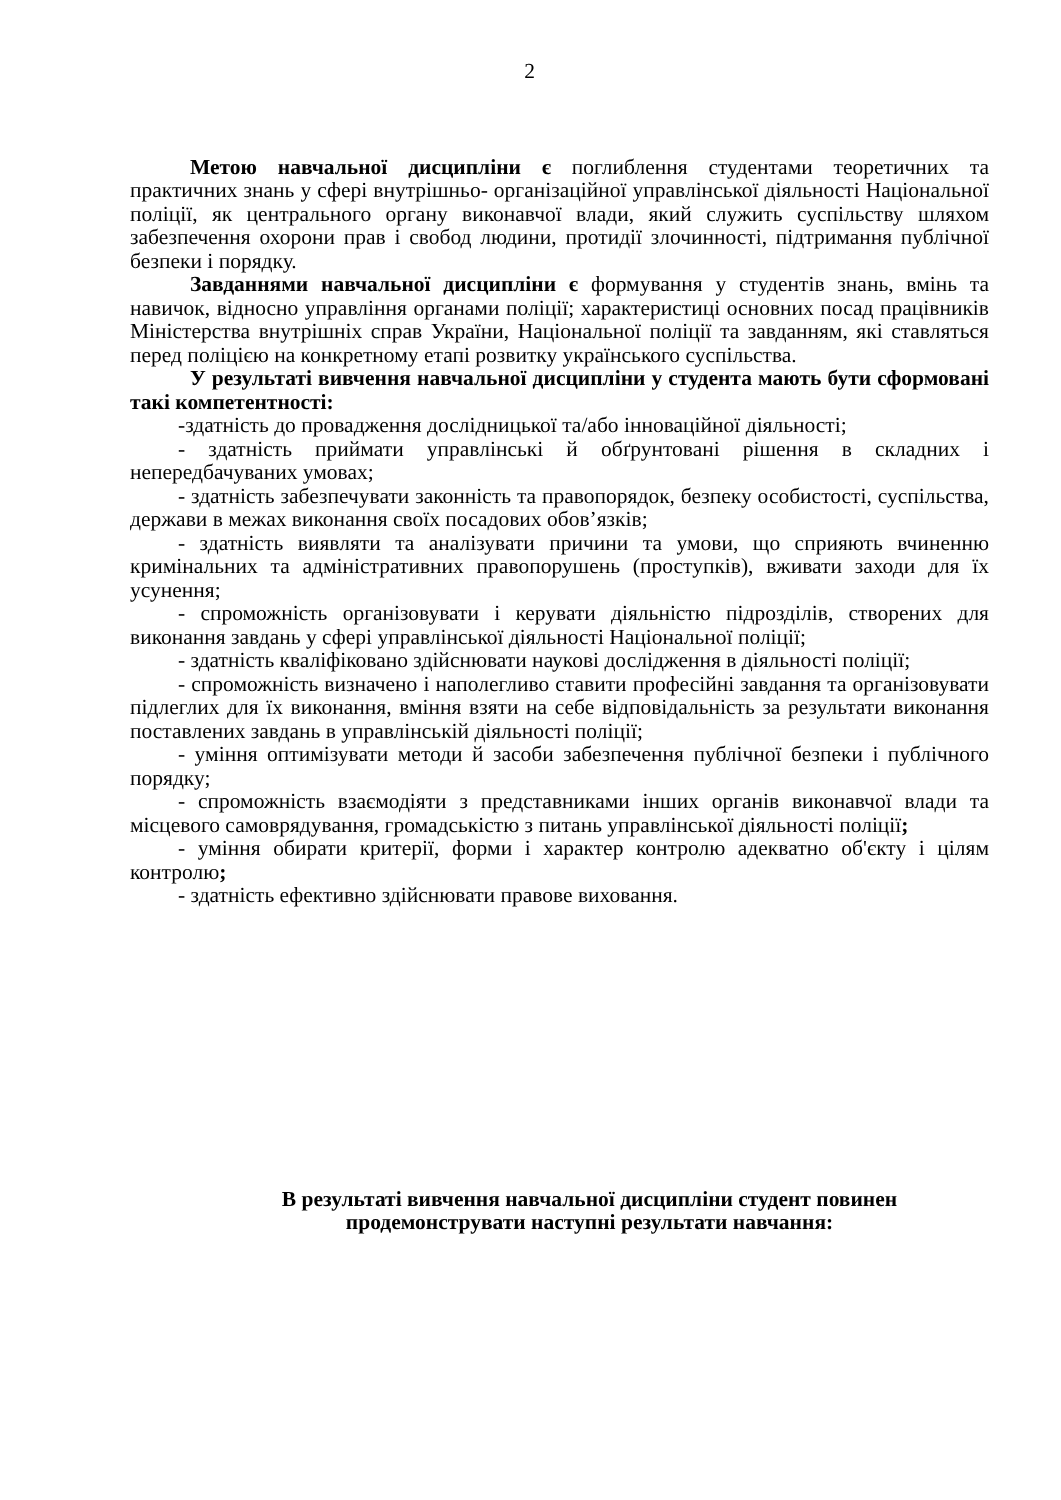2
Метою навчальної дисципліни є поглиблення студентами теоретичних та практичних знань у сфері внутрішньо- організаційної управлінської діяльності Національної поліції, як центрального органу виконавчої влади, який служить суспільству шляхом забезпечення охорони прав і свобод людини, протидії злочинності, підтримання публічної безпеки і порядку.
Завданнями навчальної дисципліни є формування у студентів знань, вмінь та навичок, відносно управління органами поліції; характеристиці основних посад працівників Міністерства внутрішніх справ України, Національної поліції та завданням, які ставляться перед поліцією на конкретному етапі розвитку українського суспільства.
У результаті вивчення навчальної дисципліни у студента мають бути сформовані такі компетентності:
-здатність до провадження дослідницької та/або інноваційної діяльності;
- здатність приймати управлінські й обґрунтовані рішення в складних і непередбачуваних умовах;
- здатність забезпечувати законність та правопорядок, безпеку особистості, суспільства, держави в межах виконання своїх посадових обов’язків;
- здатність виявляти та аналізувати причини та умови, що сприяють вчиненню кримінальних та адміністративних правопорушень (проступків), вживати заходи для їх усунення;
- спроможність організовувати і керувати діяльністю підрозділів, створених для виконання завдань у сфері управлінської діяльності Національної поліції;
- здатність кваліфіковано здійснювати наукові дослідження в діяльності поліції;
- спроможність визначено і наполегливо ставити професійні завдання та організовувати підлеглих для їх виконання, вміння взяти на себе відповідальність за результати виконання поставлених завдань в управлінській діяльності поліції;
- уміння оптимізувати методи й засоби забезпечення публічної безпеки і публічного порядку;
- спроможність взаємодіяти з представниками інших органів виконавчої влади та місцевого самоврядування, громадськістю з питань управлінської діяльності поліції;
- уміння обирати критерії, форми і характер контролю адекватно об'єкту і цілям контролю;
- здатність ефективно здійснювати правове виховання.
В результаті вивчення навчальної дисципліни студент повинен
продемонструвати наступні результати навчання: